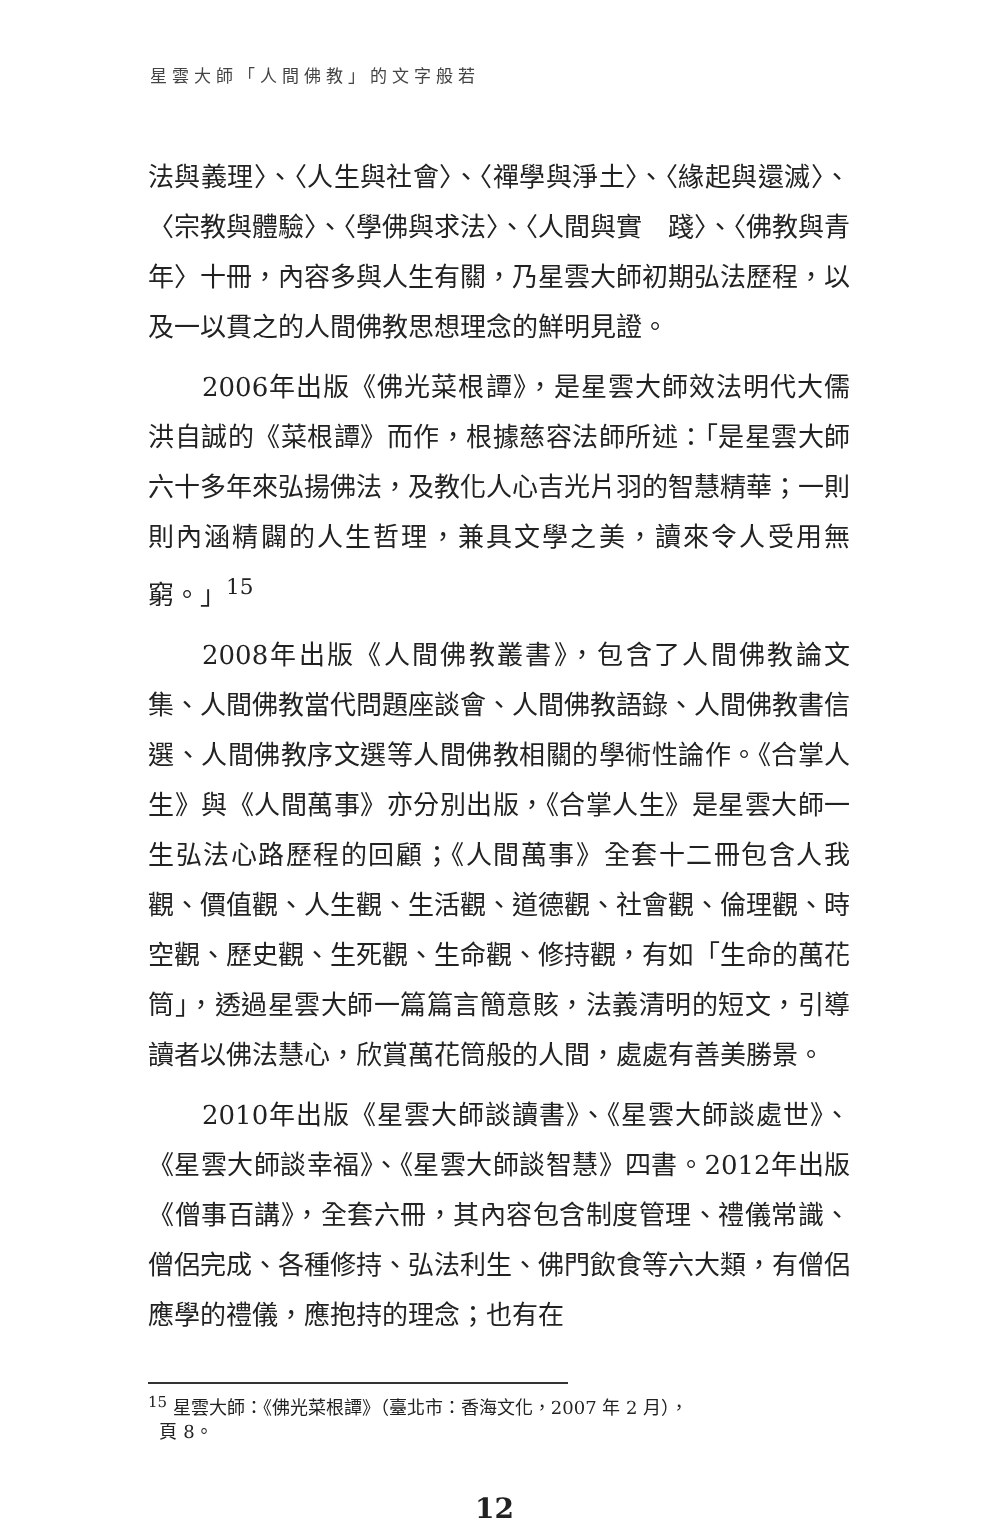星雲大師「人間佛教」的文字般若
法與義理〉、〈人生與社會〉、〈禪學與淨土〉、〈緣起與還滅〉、〈宗教與體驗〉、〈學佛與求法〉、〈人間與實　踐〉、〈佛教與青年〉十冊，內容多與人生有關，乃星雲大師初期弘法歷程，以及一以貫之的人間佛教思想理念的鮮明見證。
2006年出版《佛光菜根譚》，是星雲大師效法明代大儒洪自誠的《菜根譚》而作，根據慈容法師所述：「是星雲大師六十多年來弘揚佛法，及教化人心吉光片羽的智慧精華；一則則內涵精闢的人生哲理，兼具文學之美，讀來令人受用無窮。」<sup>15</sup>
2008年出版《人間佛教叢書》，包含了人間佛教論文集、人間佛教當代問題座談會、人間佛教語錄、人間佛教書信選、人間佛教序文選等人間佛教相關的學術性論作。《合掌人生》與《人間萬事》亦分別出版，《合掌人生》是星雲大師一生弘法心路歷程的回顧；《人間萬事》全套十二冊包含人我觀、價值觀、人生觀、生活觀、道德觀、社會觀、倫理觀、時空觀、歷史觀、生死觀、生命觀、修持觀，有如「生命的萬花筒」，透過星雲大師一篇篇言簡意賅，法義清明的短文，引導讀者以佛法慧心，欣賞萬花筒般的人間，處處有善美勝景。
2010年出版《星雲大師談讀書》、《星雲大師談處世》、《星雲大師談幸福》、《星雲大師談智慧》四書。2012年出版《僧事百講》，全套六冊，其內容包含制度管理、禮儀常識、僧侶完成、各種修持、弘法利生、佛門飲食等六大類，有僧侶應學的禮儀，應抱持的理念；也有在
<sup>15</sup> 星雲大師：《佛光菜根譚》（臺北市：香海文化，2007 年 2 月），
頁 8。
12